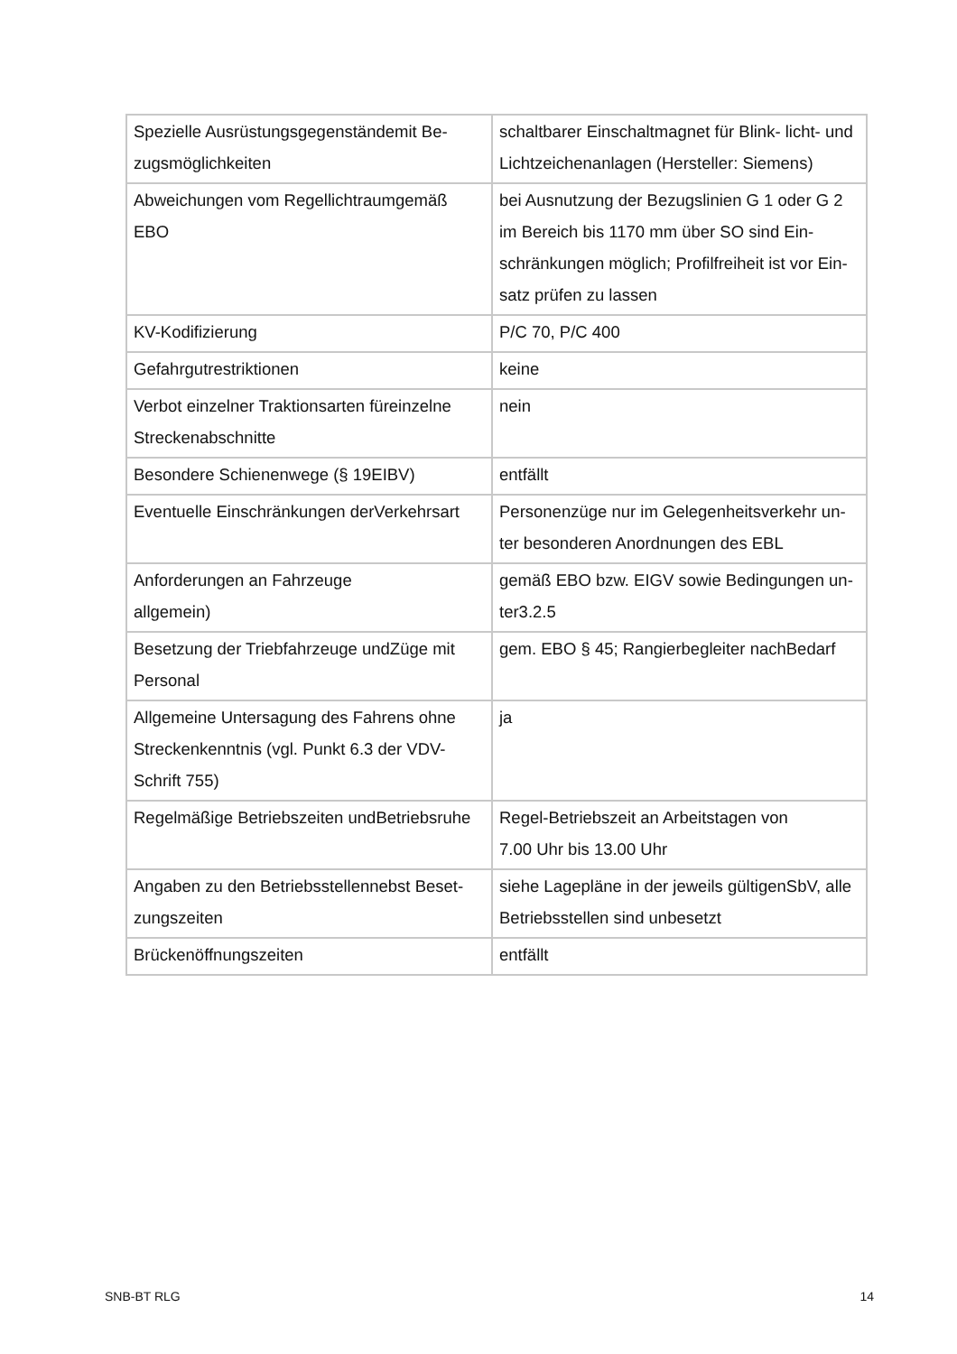| Spezielle Ausrüstungsgegenständemit Be- zugsmöglichkeiten | schaltbarer Einschaltmagnet für Blink- licht- und Lichtzeichenanlagen (Hersteller: Siemens) |
| Abweichungen vom Regellichtraumgemäß EBO | bei Ausnutzung der Bezugslinien G 1 oder G 2 im Bereich bis 1170 mm über SO sind Ein-schränkungen möglich; Profilfreiheit ist vor Ein-satz prüfen zu lassen |
| KV-Kodifizierung | P/C 70, P/C 400 |
| Gefahrgutrestriktionen | keine |
| Verbot einzelner Traktionsarten füreinzelne Streckenabschnitte | nein |
| Besondere Schienenwege (§ 19EIBV) | entfällt |
| Eventuelle Einschränkungen derVerkehrsart | Personenzüge nur im Gelegenheitsverkehr un-ter besonderen Anordnungen des EBL |
| Anforderungen an Fahrzeuge allgemein) | gemäß EBO bzw. EIGV sowie Bedingungen un-ter3.2.5 |
| Besetzung der Triebfahrzeuge undZüge mit Personal | gem. EBO § 45; Rangierbegleiter nachBedarf |
| Allgemeine Untersagung des Fahrens ohne Streckenkenntnis (vgl. Punkt 6.3 der VDV-Schrift 755) | ja |
| Regelmäßige Betriebszeiten undBetriebsruhe | Regel-Betriebszeit an Arbeitstagen von 7.00 Uhr bis 13.00 Uhr |
| Angaben zu den Betriebsstellennebst Beset-zungszeiten | siehe Lagepläne in der jeweils gültigenSbV, alle Betriebsstellen sind unbesetzt |
| Brückenöffnungszeiten | entfällt |
SNB-BT RLG 14